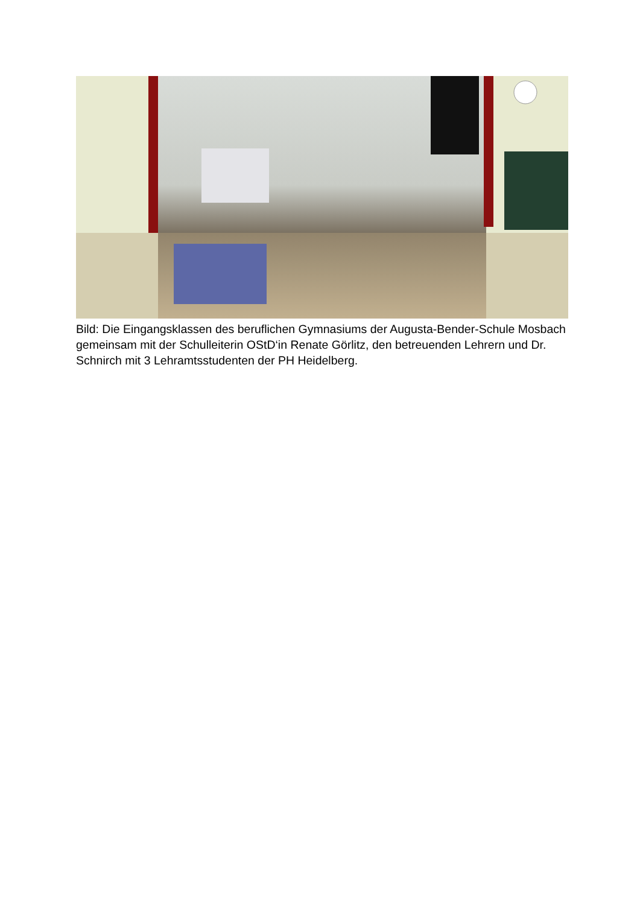Bild: Die Eingangsklassen des beruflichen Gymnasiums der Augusta-Bender-Schule Mosbach gemeinsam mit der Schulleiterin OStD‘in Renate Görlitz, den betreuenden Lehrern und Dr. Schnirch mit 3 Lehramtsstudenten der PH Heidelberg.